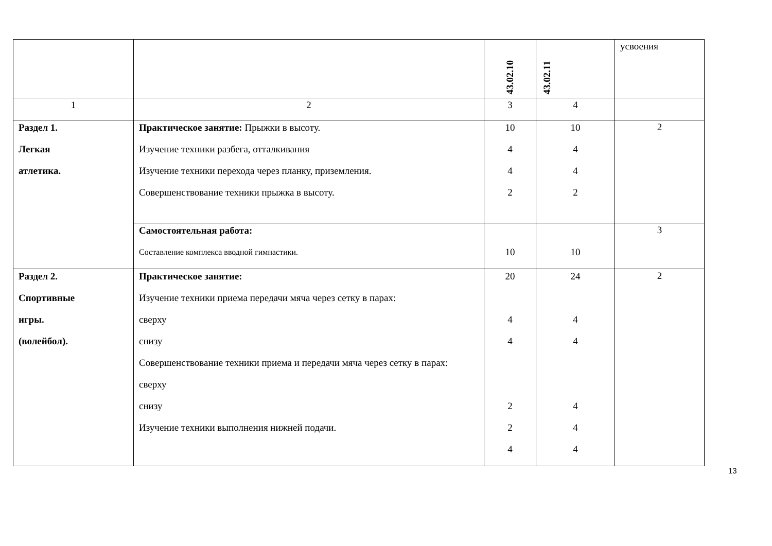| | | 43.02.10 | 43.02.11 | усвоения |
| 1 | 2 | 3 | 4 | |
| Раздел 1. Легкая атлетика. | Практическое занятие: Прыжки в высоту. Изучение техники разбега, отталкивания Изучение техники перехода через планку, приземления. Совершенствование техники прыжка в высоту. | 10 4 4 2 | 10 4 4 2 | 2 |
| | Самостоятельная работа: Составление комплекса вводной гимнастики. | 10 | 10 | 3 |
| Раздел 2. Спортивные игры. (волейбол). | Практическое занятие: Изучение техники приема передачи мяча через сетку в парах: сверху снизу Совершенствование техники приема и передачи мяча через сетку в парах: сверху снизу Изучение техники выполнения нижней подачи. | 20 4 4 2 2 4 | 24 4 4 4 4 4 | 2 |
13